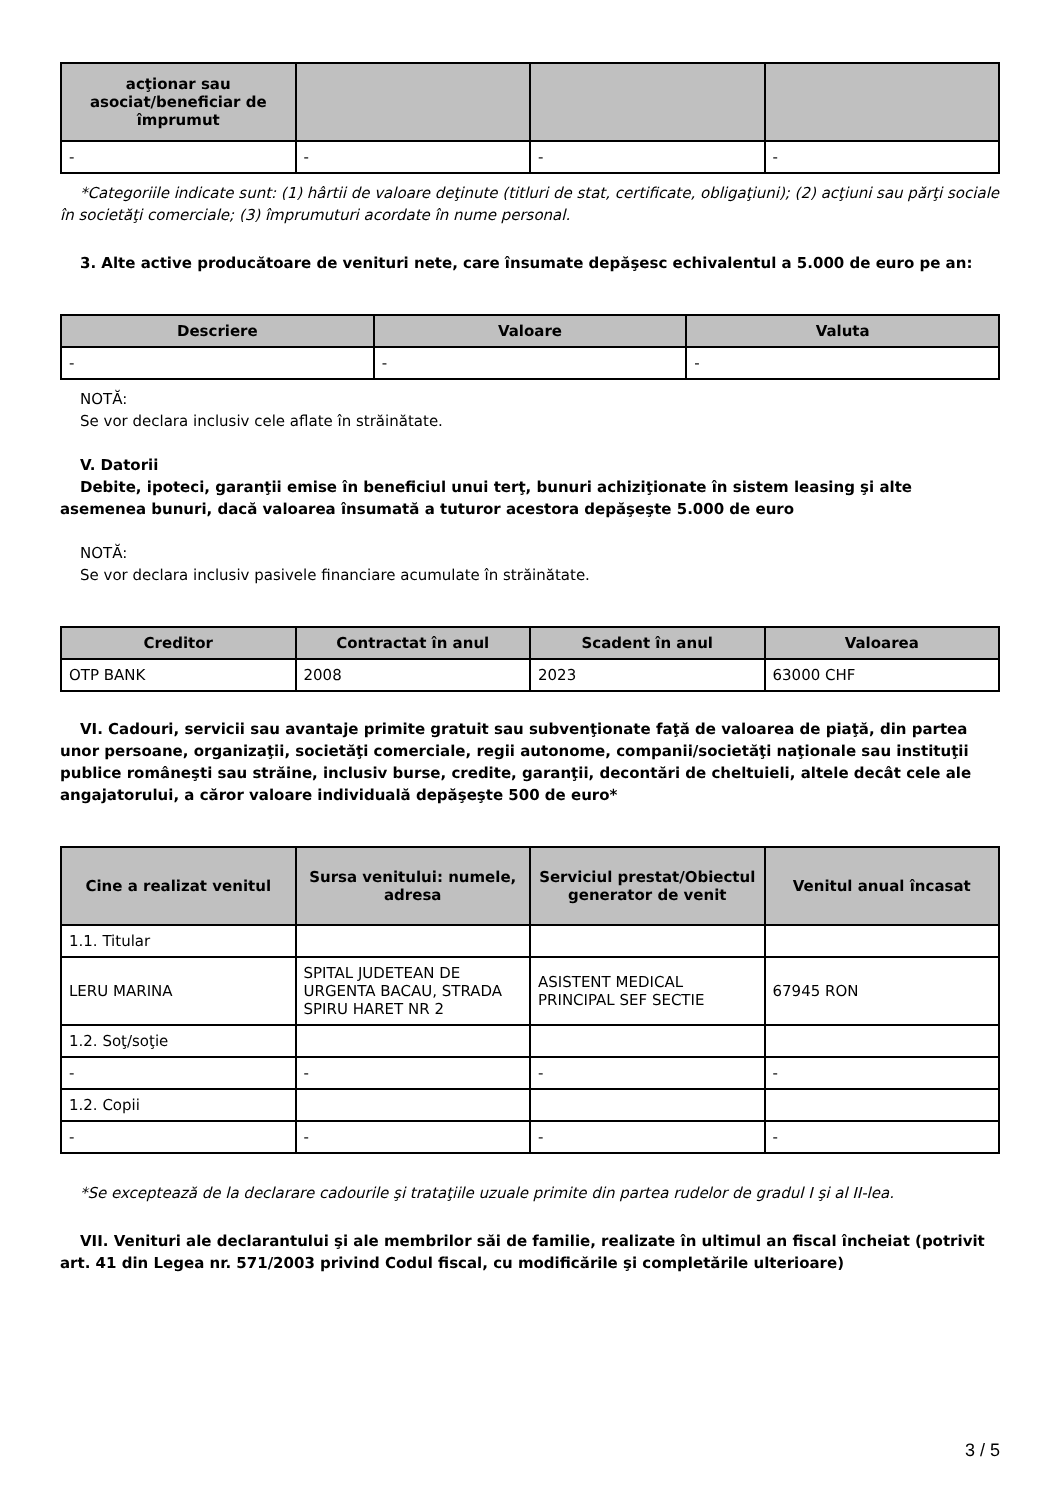| acţionar sau asociat/beneficiar de împrumut | | | |
| --- | --- | --- | --- |
| - | - | - | - |
*Categoriile indicate sunt: (1) hârtii de valoare deţinute (titluri de stat, certificate, obligaţiuni); (2) acţiuni sau părţi sociale în societăţi comerciale; (3) împrumuturi acordate în nume personal.
3. Alte active producătoare de venituri nete, care însumate depăşesc echivalentul a 5.000 de euro pe an:
| Descriere | Valoare | Valuta |
| --- | --- | --- |
| - | - | - |
NOTĂ:
Se vor declara inclusiv cele aflate în străinătate.
V. Datorii
Debite, ipoteci, garanţii emise în beneficiul unui terţ, bunuri achiziţionate în sistem leasing şi alte asemenea bunuri, dacă valoarea însumată a tuturor acestora depăşeşte 5.000 de euro
NOTĂ:
Se vor declara inclusiv pasivele financiare acumulate în străinătate.
| Creditor | Contractat în anul | Scadent în anul | Valoarea |
| --- | --- | --- | --- |
| OTP BANK | 2008 | 2023 | 63000 CHF |
VI. Cadouri, servicii sau avantaje primite gratuit sau subvenţionate faţă de valoarea de piaţă, din partea unor persoane, organizaţii, societăţi comerciale, regii autonome, companii/societăţi naţionale sau instituţii publice româneşti sau străine, inclusiv burse, credite, garanţii, decontări de cheltuieli, altele decât cele ale angajatorului, a căror valoare individuală depăşeşte 500 de euro*
| Cine a realizat venitul | Sursa venitului: numele, adresa | Serviciul prestat/Obiectul generator de venit | Venitul anual încasat |
| --- | --- | --- | --- |
| 1.1. Titular | | | |
| LERU MARINA | SPITAL JUDETEAN DE URGENTA BACAU, STRADA SPIRU HARET NR 2 | ASISTENT MEDICAL PRINCIPAL SEF SECTIE | 67945 RON |
| 1.2. Soţ/soţie | | | |
| - | - | - | - |
| 1.2. Copii | | | |
| - | - | - | - |
*Se exceptează de la declarare cadourile şi trataţiile uzuale primite din partea rudelor de gradul I şi al II-lea.
VII. Venituri ale declarantului şi ale membrilor săi de familie, realizate în ultimul an fiscal încheiat (potrivit art. 41 din Legea nr. 571/2003 privind Codul fiscal, cu modificările şi completările ulterioare)
3 / 5